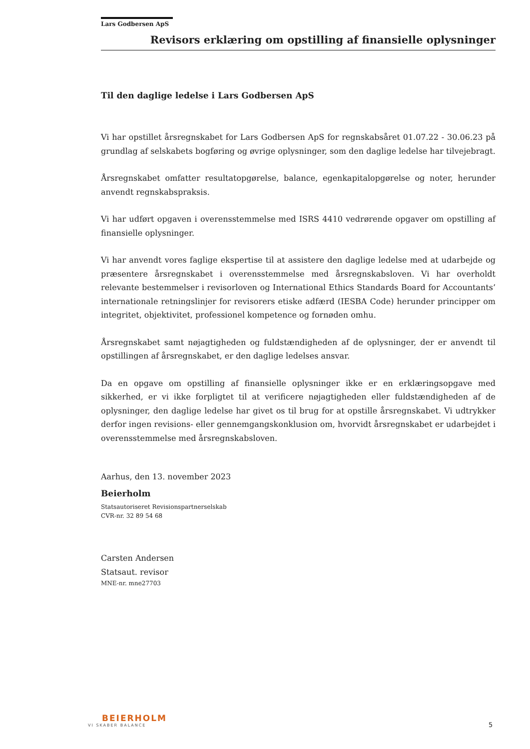Lars Godbersen ApS
Revisors erklæring om opstilling af finansielle oplysninger
Til den daglige ledelse i Lars Godbersen ApS
Vi har opstillet årsregnskabet for Lars Godbersen ApS for regnskabsåret 01.07.22 - 30.06.23 på grundlag af selskabets bogføring og øvrige oplysninger, som den daglige ledelse har tilvejebragt.
Årsregnskabet omfatter resultatopgørelse, balance, egenkapitalopgørelse og noter, herunder anvendt regnskabspraksis.
Vi har udført opgaven i overensstemmelse med ISRS 4410 vedrørende opgaver om opstilling af finansielle oplysninger.
Vi har anvendt vores faglige ekspertise til at assistere den daglige ledelse med at udarbejde og præsentere årsregnskabet i overensstemmelse med årsregnskabsloven. Vi har overholdt relevante bestemmelser i revisorloven og International Ethics Standards Board for Accountants’ internationale retningslinjer for revisorers etiske adfærd (IESBA Code) herunder principper om integritet, objektivitet, professionel kompetence og fornøden omhu.
Årsregnskabet samt nøjagtigheden og fuldstændigheden af de oplysninger, der er anvendt til opstillingen af årsregnskabet, er den daglige ledelses ansvar.
Da en opgave om opstilling af finansielle oplysninger ikke er en erklæringsopgave med sikkerhed, er vi ikke forpligtet til at verificere nøjagtigheden eller fuldstændigheden af de oplysninger, den daglige ledelse har givet os til brug for at opstille årsregnskabet. Vi udtrykker derfor ingen revisions- eller gennemgangskonklusion om, hvorvidt årsregnskabet er udarbejdet i overensstemmelse med årsregnskabsloven.
Aarhus, den 13. november 2023
Beierholm
Statsautoriseret Revisionspartnerselskab
CVR-nr. 32 89 54 68
Carsten Andersen
Statsaut. revisor
MNE-nr. mne27703
BEIERHOLM
VI SKABER BALANCE
5